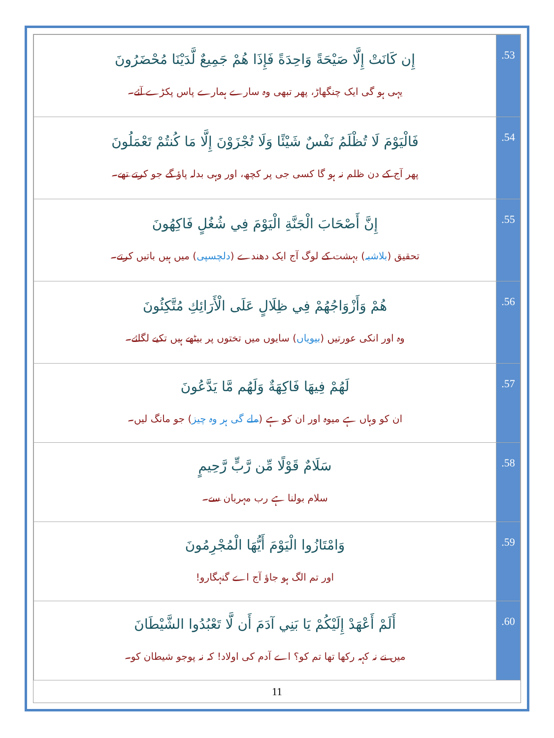| إِن كَانَتْ إِلَّا صَيْحَةً وَاحِدَةً فَإِذَا هُمْ جَمِيعٌ لَّدَيْنَا مُحْضَرُونَ یہی ہو گی ایک چنگھاڑ، پھر تبھی وہ سارے ہمارے پاس پکڑے آئے۔ | .53 |
| فَالْيَوْمَ لَا تُظْلَمُ نَفْسٌ شَيْئًا وَلَا تُجْزَوْنَ إِلَّا مَا كُنتُمْ تَعْمَلُونَ پھر آج کے دن ظلم نہ ہو گا کسی جی پر کچھ، اور وہی بدلہ پاؤ گے جو کرتے تھے۔ | .54 |
| إِنَّ أَصْحَابَ الْجَنَّةِ الْيَوْمَ فِي شُغُلٍ فَاكِهُونَ تحقیق ( بلاشبہ ) بہشت کے لوگ آج ایک دھندے ( دلچسپی ) میں ہیں باتیں کرتے۔ | .55 |
| هُمْ وَأَزْوَاجُهُمْ فِي ظِلَالٍ عَلَى الْأَرَائِكِ مُتَّكِئُونَ وہ اور انکی عورتیں ( بیویاں ) سایوں میں تختوں پر بیٹھے ہیں تکیے لگائے۔ | .56 |
| لَهُمْ فِيهَا فَاكِهَةٌ وَلَهُم مَّا يَدَّعُونَ ان کو وہاں ہے میوہ اور ان کو ہے ( ملے گی ہر وہ چیز ) جو مانگ لیں۔ | .57 |
| سَلَامٌ قَوْلًا مِّن رَّبٍّ رَّحِيمٍ سلام بولنا ہے رب مہربان سے۔ | .58 |
| وَامْتَازُوا الْيَوْمَ أَيُّهَا الْمُجْرِمُونَ اور تم الگ ہو جاؤ آج اے گنہگارو! | .59 |
| أَلَمْ أَعْهَدْ إِلَيْكُمْ يَا بَنِي آدَمَ أَن لَّا تَعْبُدُوا الشَّيْطَانَ میں نے نہ کہہ رکھا تھا تم کو؟ اے آدم کی اولاد! کہ نہ پوجو شیطان کو۔ | .60 |
11